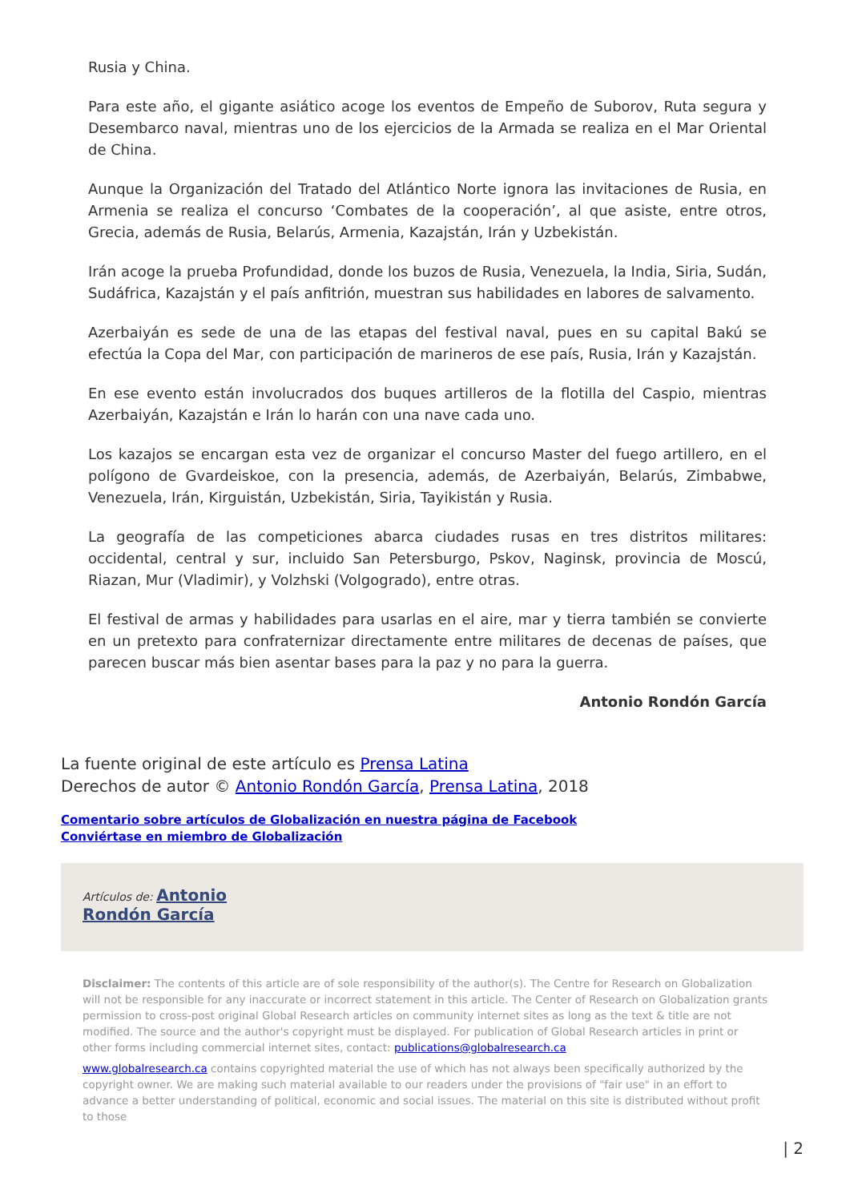Rusia y China.
Para este año, el gigante asiático acoge los eventos de Empeño de Suborov, Ruta segura y Desembarco naval, mientras uno de los ejercicios de la Armada se realiza en el Mar Oriental de China.
Aunque la Organización del Tratado del Atlántico Norte ignora las invitaciones de Rusia, en Armenia se realiza el concurso ‘Combates de la cooperación’, al que asiste, entre otros, Grecia, además de Rusia, Belarús, Armenia, Kazajstán, Irán y Uzbekistán.
Irán acoge la prueba Profundidad, donde los buzos de Rusia, Venezuela, la India, Siria, Sudán, Sudáfrica, Kazajstán y el país anfitrión, muestran sus habilidades en labores de salvamento.
Azerbaiyán es sede de una de las etapas del festival naval, pues en su capital Bakú se efectúa la Copa del Mar, con participación de marineros de ese país, Rusia, Irán y Kazajstán.
En ese evento están involucrados dos buques artilleros de la flotilla del Caspio, mientras Azerbaiyán, Kazajstán e Irán lo harán con una nave cada uno.
Los kazajos se encargan esta vez de organizar el concurso Master del fuego artillero, en el polígono de Gvardeiskoe, con la presencia, además, de Azerbaiyán, Belarús, Zimbabwe, Venezuela, Irán, Kirguistán, Uzbekistán, Siria, Tayikistán y Rusia.
La geografía de las competiciones abarca ciudades rusas en tres distritos militares: occidental, central y sur, incluido San Petersburgo, Pskov, Naginsk, provincia de Moscú, Riazan, Mur (Vladimir), y Volzhski (Volgogrado), entre otras.
El festival de armas y habilidades para usarlas en el aire, mar y tierra también se convierte en un pretexto para confraternizar directamente entre militares de decenas de países, que parecen buscar más bien asentar bases para la paz y no para la guerra.
Antonio Rondón García
La fuente original de este artículo es Prensa Latina
Derechos de autor © Antonio Rondón García, Prensa Latina, 2018
Comentario sobre artículos de Globalización en nuestra página de Facebook
Conviértase en miembro de Globalización
Artículos de: Antonio
Rondón García
Disclaimer: The contents of this article are of sole responsibility of the author(s). The Centre for Research on Globalization will not be responsible for any inaccurate or incorrect statement in this article. The Center of Research on Globalization grants permission to cross-post original Global Research articles on community internet sites as long as the text & title are not modified. The source and the author's copyright must be displayed. For publication of Global Research articles in print or other forms including commercial internet sites, contact: publications@globalresearch.ca
www.globalresearch.ca contains copyrighted material the use of which has not always been specifically authorized by the copyright owner. We are making such material available to our readers under the provisions of "fair use" in an effort to advance a better understanding of political, economic and social issues. The material on this site is distributed without profit to those
| 2